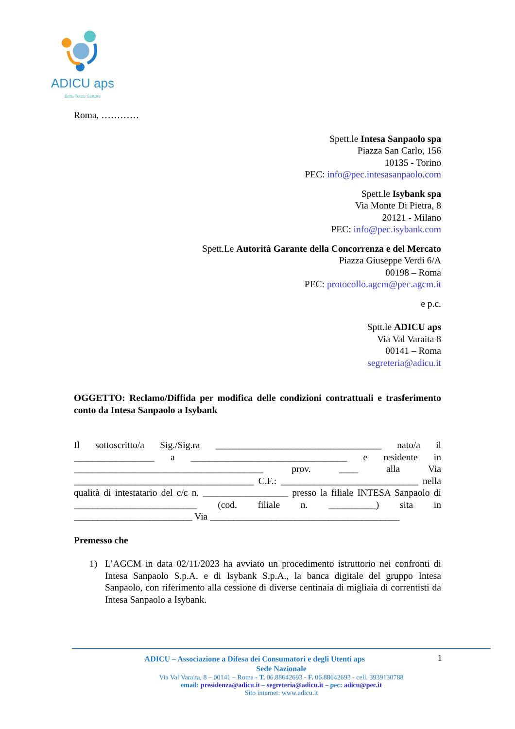ADICU aps
Ente Terzo Settore
Roma, …………
Spett.le Intesa Sanpaolo spa
Piazza San Carlo, 156
10135 - Torino
PEC: info@pec.intesasanpaolo.com
Spett.le Isybank spa
Via Monte Di Pietra, 8
20121 - Milano
PEC: info@pec.isybank.com
Spett.Le Autorità Garante della Concorrenza e del Mercato
Piazza Giuseppe Verdi 6/A
00198 – Roma
PEC: protocollo.agcm@pec.agcm.it
e p.c.
Sptt.le ADICU aps
Via Val Varaita 8
00141 – Roma
segreteria@adicu.it
OGGETTO: Reclamo/Diffida per modifica delle condizioni contrattuali e trasferimento conto da Intesa Sanpaolo a Isybank
Il sottoscritto/a Sig./Sig.ra ___________________________________ nato/a il _________________ a _________________________________ e residente in ________________________________________ prov. ____ alla Via ______________________________________ C.F.: _____________________________ nella qualità di intestatario del c/c n. __________________ presso la filiale INTESA Sanpaolo di __________________________ (cod. filiale n. __________) sita in _________________________ Via ________________________________________
Premesso che
1) L’AGCM in data 02/11/2023 ha avviato un procedimento istruttorio nei confronti di Intesa Sanpaolo S.p.A. e di Isybank S.p.A., la banca digitale del gruppo Intesa Sanpaolo, con riferimento alla cessione di diverse centinaia di migliaia di correntisti da Intesa Sanpaolo a Isybank.
1 ADICU – Associazione a Difesa dei Consumatori e degli Utenti aps
Sede Nazionale
Via Val Varaita, 8 – 00141 – Roma - T. 06.88642693 - F. 06.88642693 - cell. 3939130788
email: presidenza@adicu.it – segreteria@adicu.it – pec: adicu@pec.it
Sito internet: www.adicu.it